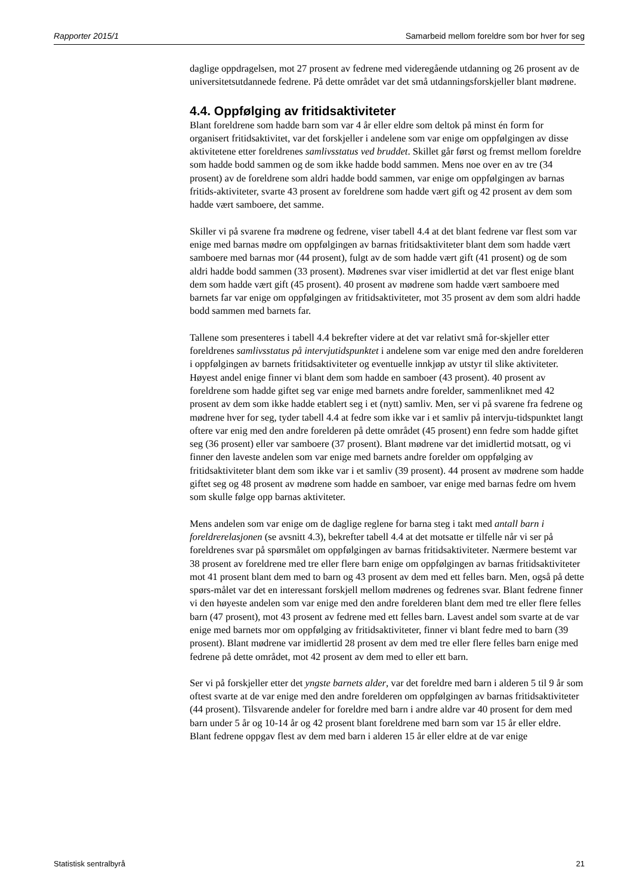Rapporter 2015/1 Samarbeid mellom foreldre som bor hver for seg
daglige oppdragelsen, mot 27 prosent av fedrene med videregående utdanning og 26 prosent av de universitetsutdannede fedrene. På dette området var det små utdanningsforskjeller blant mødrene.
4.4. Oppfølging av fritidsaktiviteter
Blant foreldrene som hadde barn som var 4 år eller eldre som deltok på minst én form for organisert fritidsaktivitet, var det forskjeller i andelene som var enige om oppfølgingen av disse aktivitetene etter foreldrenes samlivsstatus ved bruddet. Skillet går først og fremst mellom foreldre som hadde bodd sammen og de som ikke hadde bodd sammen. Mens noe over en av tre (34 prosent) av de foreldrene som aldri hadde bodd sammen, var enige om oppfølgingen av barnas fritids-aktiviteter, svarte 43 prosent av foreldrene som hadde vært gift og 42 prosent av dem som hadde vært samboere, det samme.
Skiller vi på svarene fra mødrene og fedrene, viser tabell 4.4 at det blant fedrene var flest som var enige med barnas mødre om oppfølgingen av barnas fritidsaktiviteter blant dem som hadde vært samboere med barnas mor (44 prosent), fulgt av de som hadde vært gift (41 prosent) og de som aldri hadde bodd sammen (33 prosent). Mødrenes svar viser imidlertid at det var flest enige blant dem som hadde vært gift (45 prosent). 40 prosent av mødrene som hadde vært samboere med barnets far var enige om oppfølgingen av fritidsaktiviteter, mot 35 prosent av dem som aldri hadde bodd sammen med barnets far.
Tallene som presenteres i tabell 4.4 bekrefter videre at det var relativt små for-skjeller etter foreldrenes samlivsstatus på intervjutidspunktet i andelene som var enige med den andre forelderen i oppfølgingen av barnets fritidsaktiviteter og eventuelle innkjøp av utstyr til slike aktiviteter. Høyest andel enige finner vi blant dem som hadde en samboer (43 prosent). 40 prosent av foreldrene som hadde giftet seg var enige med barnets andre forelder, sammenliknet med 42 prosent av dem som ikke hadde etablert seg i et (nytt) samliv. Men, ser vi på svarene fra fedrene og mødrene hver for seg, tyder tabell 4.4 at fedre som ikke var i et samliv på intervju-tidspunktet langt oftere var enig med den andre forelderen på dette området (45 prosent) enn fedre som hadde giftet seg (36 prosent) eller var samboere (37 prosent). Blant mødrene var det imidlertid motsatt, og vi finner den laveste andelen som var enige med barnets andre forelder om oppfølging av fritidsaktiviteter blant dem som ikke var i et samliv (39 prosent). 44 prosent av mødrene som hadde giftet seg og 48 prosent av mødrene som hadde en samboer, var enige med barnas fedre om hvem som skulle følge opp barnas aktiviteter.
Mens andelen som var enige om de daglige reglene for barna steg i takt med antall barn i foreldrerelasjonen (se avsnitt 4.3), bekrefter tabell 4.4 at det motsatte er tilfelle når vi ser på foreldrenes svar på spørsmålet om oppfølgingen av barnas fritidsaktiviteter. Nærmere bestemt var 38 prosent av foreldrene med tre eller flere barn enige om oppfølgingen av barnas fritidsaktiviteter mot 41 prosent blant dem med to barn og 43 prosent av dem med ett felles barn. Men, også på dette spørs-målet var det en interessant forskjell mellom mødrenes og fedrenes svar. Blant fedrene finner vi den høyeste andelen som var enige med den andre forelderen blant dem med tre eller flere felles barn (47 prosent), mot 43 prosent av fedrene med ett felles barn. Lavest andel som svarte at de var enige med barnets mor om oppfølging av fritidsaktiviteter, finner vi blant fedre med to barn (39 prosent). Blant mødrene var imidlertid 28 prosent av dem med tre eller flere felles barn enige med fedrene på dette området, mot 42 prosent av dem med to eller ett barn.
Ser vi på forskjeller etter det yngste barnets alder, var det foreldre med barn i alderen 5 til 9 år som oftest svarte at de var enige med den andre forelderen om oppfølgingen av barnas fritidsaktiviteter (44 prosent). Tilsvarende andeler for foreldre med barn i andre aldre var 40 prosent for dem med barn under 5 år og 10-14 år og 42 prosent blant foreldrene med barn som var 15 år eller eldre. Blant fedrene oppgav flest av dem med barn i alderen 15 år eller eldre at de var enige
Statistisk sentralbyrå 21